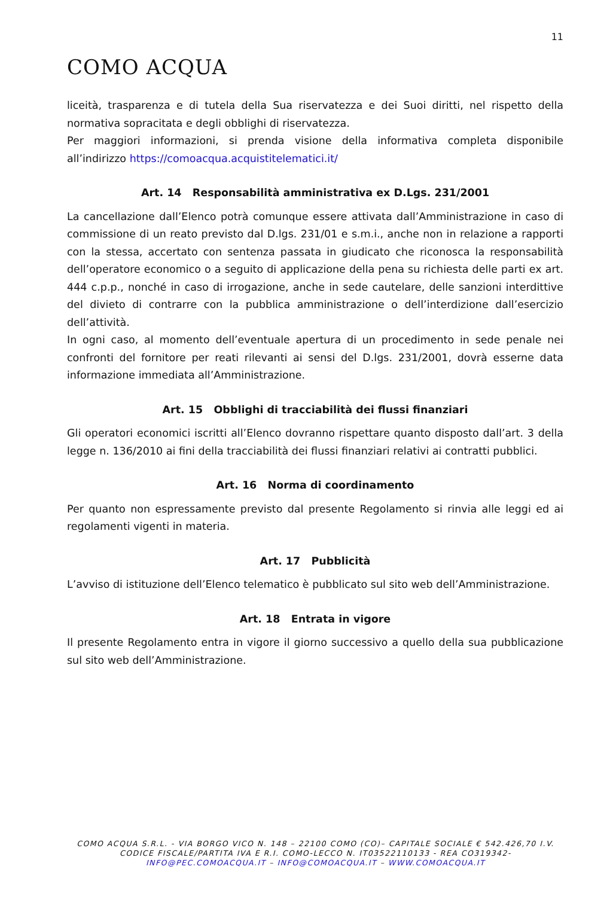11
COMO ACQUA
liceità, trasparenza e di tutela della Sua riservatezza e dei Suoi diritti, nel rispetto della normativa sopracitata e degli obblighi di riservatezza.
Per maggiori informazioni, si prenda visione della informativa completa disponibile all’indirizzo https://comoacqua.acquistitelematici.it/
Art. 14 Responsabilità amministrativa ex D.Lgs. 231/2001
La cancellazione dall’Elenco potrà comunque essere attivata dall’Amministrazione in caso di commissione di un reato previsto dal D.lgs. 231/01 e s.m.i., anche non in relazione a rapporti con la stessa, accertato con sentenza passata in giudicato che riconosca la responsabilità dell’operatore economico o a seguito di applicazione della pena su richiesta delle parti ex art. 444 c.p.p., nonché in caso di irrogazione, anche in sede cautelare, delle sanzioni interdittive del divieto di contrarre con la pubblica amministrazione o dell’interdizione dall’esercizio dell’attività.
In ogni caso, al momento dell’eventuale apertura di un procedimento in sede penale nei confronti del fornitore per reati rilevanti ai sensi del D.lgs. 231/2001, dovrà esserne data informazione immediata all’Amministrazione.
Art. 15 Obblighi di tracciabilità dei flussi finanziari
Gli operatori economici iscritti all’Elenco dovranno rispettare quanto disposto dall’art. 3 della legge n. 136/2010 ai fini della tracciabilità dei flussi finanziari relativi ai contratti pubblici.
Art. 16 Norma di coordinamento
Per quanto non espressamente previsto dal presente Regolamento si rinvia alle leggi ed ai regolamenti vigenti in materia.
Art. 17 Pubblicità
L’avviso di istituzione dell’Elenco telematico è pubblicato sul sito web dell’Amministrazione.
Art. 18 Entrata in vigore
Il presente Regolamento entra in vigore il giorno successivo a quello della sua pubblicazione sul sito web dell’Amministrazione.
COMO ACQUA S.R.L. - VIA BORGO VICO N. 148 – 22100 COMO (CO)– CAPITALE SOCIALE € 542.426,70 I.V.
CODICE FISCALE/PARTITA IVA E R.I. COMO-LECCO N. IT03522110133 - REA CO319342-
INFO@PEC.COMOACQUA.IT – INFO@COMOACQUA.IT – WWW.COMOACQUA.IT